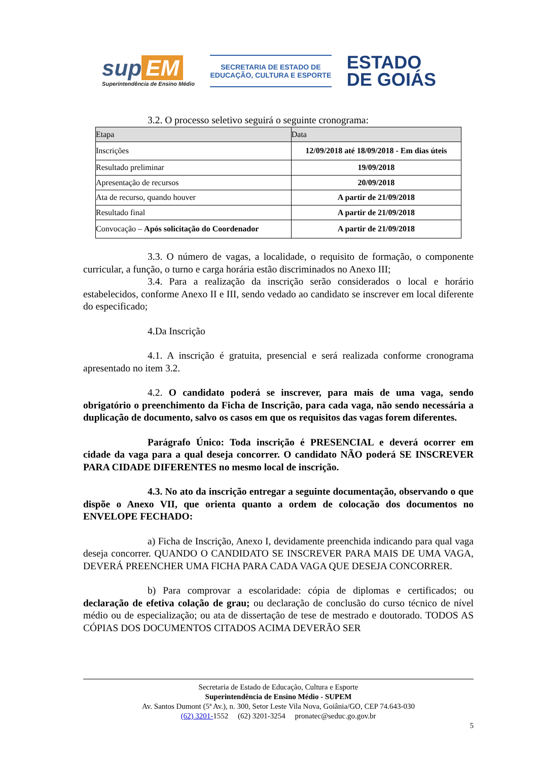sup EM
Superintendência de Ensino Médio
SECRETARIA DE ESTADO DE
EDUCAÇÃO, CULTURA E ESPORTE
ESTADO
DE GOIÁS
3.2. O processo seletivo seguirá o seguinte cronograma:
| Etapa | Data |
| --- | --- |
| Inscrições | 12/09/2018 até 18/09/2018 - Em dias úteis |
| Resultado preliminar | 19/09/2018 |
| Apresentação de recursos | 20/09/2018 |
| Ata de recurso, quando houver | A partir de 21/09/2018 |
| Resultado final | A partir de 21/09/2018 |
| Convocação – Após solicitação do Coordenador | A partir de 21/09/2018 |
3.3. O número de vagas, a localidade, o requisito de formação, o componente curricular, a função, o turno e carga horária estão discriminados no Anexo III;
3.4. Para a realização da inscrição serão considerados o local e horário estabelecidos, conforme Anexo II e III, sendo vedado ao candidato se inscrever em local diferente do especificado;
4.Da Inscrição
4.1. A inscrição é gratuita, presencial e será realizada conforme cronograma apresentado no item 3.2.
4.2. O candidato poderá se inscrever, para mais de uma vaga, sendo obrigatório o preenchimento da Ficha de Inscrição, para cada vaga, não sendo necessária a duplicação de documento, salvo os casos em que os requisitos das vagas forem diferentes.
Parágrafo Único: Toda inscrição é PRESENCIAL e deverá ocorrer em cidade da vaga para a qual deseja concorrer. O candidato NÃO poderá SE INSCREVER PARA CIDADE DIFERENTES no mesmo local de inscrição.
4.3. No ato da inscrição entregar a seguinte documentação, observando o que dispõe o Anexo VII, que orienta quanto a ordem de colocação dos documentos no ENVELOPE FECHADO:
a) Ficha de Inscrição, Anexo I, devidamente preenchida indicando para qual vaga deseja concorrer. QUANDO O CANDIDATO SE INSCREVER PARA MAIS DE UMA VAGA, DEVERÁ PREENCHER UMA FICHA PARA CADA VAGA QUE DESEJA CONCORRER.
b) Para comprovar a escolaridade: cópia de diplomas e certificados; ou declaração de efetiva colação de grau; ou declaração de conclusão do curso técnico de nível médio ou de especialização; ou ata de dissertação de tese de mestrado e doutorado. TODOS AS CÓPIAS DOS DOCUMENTOS CITADOS ACIMA DEVERÃO SER
Secretaria de Estado de Educação, Cultura e Esporte
Superintendência de Ensino Médio - SUPEM
Av. Santos Dumont (5ª Av.), n. 300, Setor Leste Vila Nova, Goiânia/GO, CEP 74.643-030
(62) 3201-1552 (62) 3201-3254 pronatec@seduc.go.gov.br
5